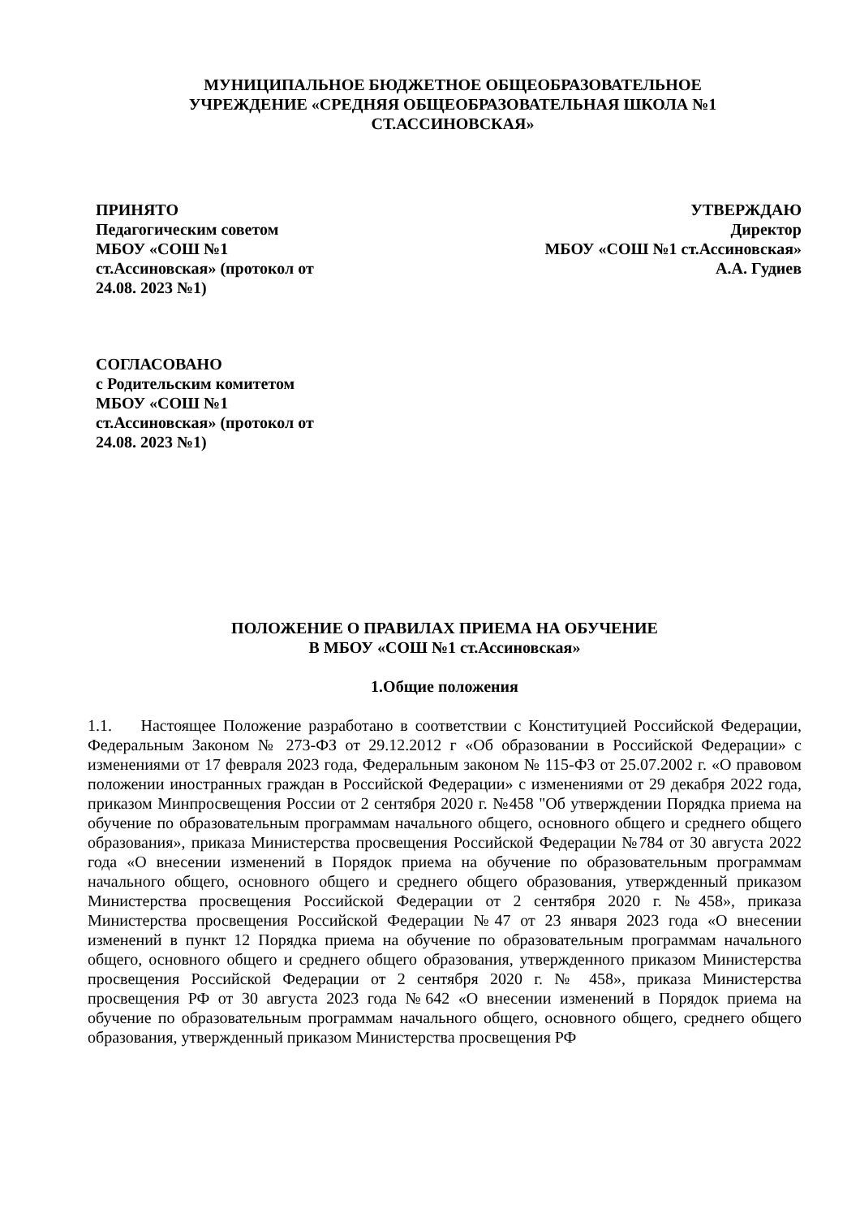МУНИЦИПАЛЬНОЕ БЮДЖЕТНОЕ ОБЩЕОБРАЗОВАТЕЛЬНОЕ
УЧРЕЖДЕНИЕ «СРЕДНЯЯ ОБЩЕОБРАЗОВАТЕЛЬНАЯ ШКОЛА №1
СТ.АССИНОВСКАЯ»
ПРИНЯТО
Педагогическим советом
МБОУ «СОШ №1
ст.Ассиновская» (протокол от
24.08. 2023 №1)
УТВЕРЖДАЮ
Директор
МБОУ «СОШ №1 ст.Ассиновская»
А.А. Гудиев
СОГЛАСОВАНО
с Родительским комитетом
МБОУ «СОШ №1
ст.Ассиновская» (протокол от
24.08. 2023 №1)
ПОЛОЖЕНИЕ О ПРАВИЛАХ ПРИЕМА НА ОБУЧЕНИЕ
В МБОУ «СОШ №1 ст.Ассиновская»
1.Общие положения
1.1. Настоящее Положение разработано в соответствии с Конституцией Российской Федерации, Федеральным Законом № 273-ФЗ от 29.12.2012 г «Об образовании в Российской Федерации» с изменениями от 17 февраля 2023 года, Федеральным законом № 115-ФЗ от 25.07.2002 г. «О правовом положении иностранных граждан в Российской Федерации» с изменениями от 29 декабря 2022 года, приказом Минпросвещения России от 2 сентября 2020 г. №458 "Об утверждении Порядка приема на обучение по образовательным программам начального общего, основного общего и среднего общего образования», приказа Министерства просвещения Российской Федерации №784 от 30 августа 2022 года «О внесении изменений в Порядок приема на обучение по образовательным программам начального общего, основного общего и среднего общего образования, утвержденный приказом Министерства просвещения Российской Федерации от 2 сентября 2020 г. №458», приказа Министерства просвещения Российской Федерации №47 от 23 января 2023 года «О внесении изменений в пункт 12 Порядка приема на обучение по образовательным программам начального общего, основного общего и среднего общего образования, утвержденного приказом Министерства просвещения Российской Федерации от 2 сентября 2020 г. № 458», приказа Министерства просвещения РФ от 30 августа 2023 года №642 «О внесении изменений в Порядок приема на обучение по образовательным программам начального общего, основного общего, среднего общего образования, утвержденный приказом Министерства просвещения РФ